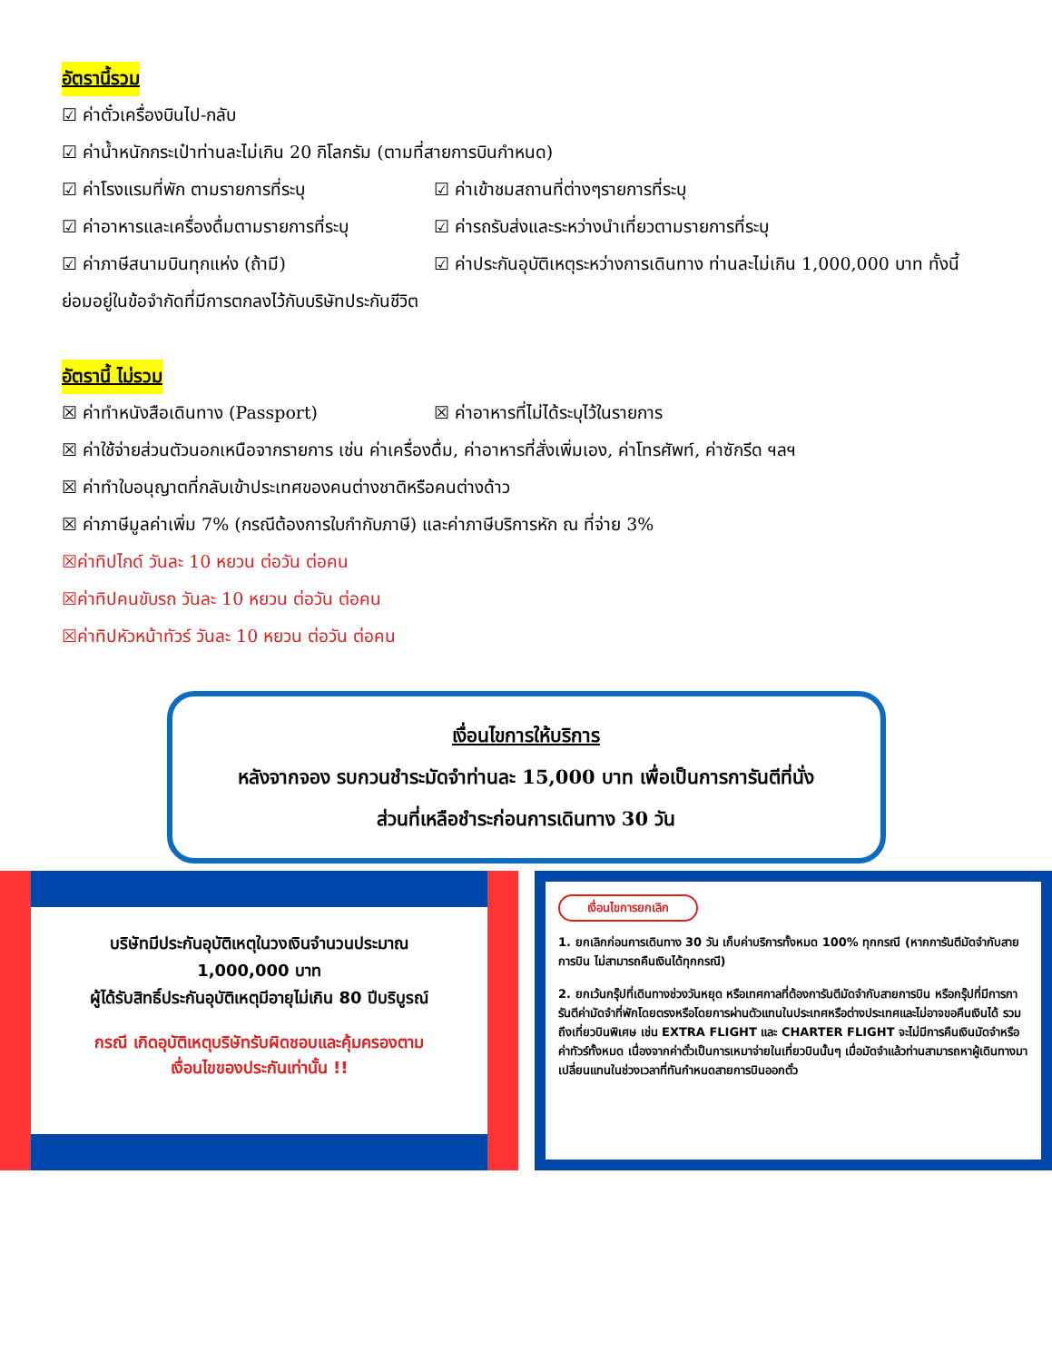อัตรานี้รวม
☑ ค่าตั๋วเครื่องบินไป-กลับ
☑ ค่าน้ำหนักกระเป๋าท่านละไม่เกิน 20 กิโลกรัม (ตามที่สายการบินกำหนด)
☑ ค่าโรงแรมที่พัก ตามรายการที่ระบุ ☑ ค่าเข้าชมสถานที่ต่างๆรายการที่ระบุ
☑ ค่าอาหารและเครื่องดื่มตามรายการที่ระบุ
☑ ค่ารถรับส่งและระหว่างนำเที่ยวตามรายการที่ระบุ
☑ ค่าภาษีสนามบินทุกแห่ง (ถ้ามี) ☑ ค่าประกันอุบัติเหตุระหว่างการเดินทาง ท่านละไม่เกิน 1,000,000 บาท ทั้งนี้
ย่อมอยู่ในข้อจำกัดที่มีการตกลงไว้กับบริษัทประกันชีวิต
อัตรานี้ ไม่รวม
☒ ค่าทำหนังสือเดินทาง (Passport) ☒ ค่าอาหารที่ไม่ได้ระบุไว้ในรายการ
☒ ค่าใช้จ่ายส่วนตัวนอกเหนือจากรายการ เช่น ค่าเครื่องดื่ม, ค่าอาหารที่สั่งเพิ่มเอง, ค่าโทรศัพท์, ค่าซักรีด ฯลฯ
☒ ค่าทำใบอนุญาตที่กลับเข้าประเทศของคนต่างชาติหรือคนต่างด้าว
☒ ค่าภาษีมูลค่าเพิ่ม 7% (กรณีต้องการใบกำกับภาษี) และค่าภาษีบริการหัก ณ ที่จ่าย 3%
☒ค่าทิปไกด์ วันละ 10 หยวน ต่อวัน ต่อคน
☒ค่าทิปคนขับรถ วันละ 10 หยวน ต่อวัน ต่อคน
☒ค่าทิปหัวหน้าทัวร์ วันละ 10 หยวน ต่อวัน ต่อคน
เงื่อนไขการให้บริการ
หลังจากจอง รบกวนชำระมัดจำท่านละ 15,000 บาท เพื่อเป็นการการันตีที่นั่ง
ส่วนที่เหลือชำระก่อนการเดินทาง 30 วัน
บริษัทมีประกันอุบัติเหตุในวงเงินจำนวนประมาณ
1,000,000 บาท
ผู้ได้รับสิทธิ์ประกันอุบัติเหตุมีอายุไม่เกิน 80 ปีบริบูรณ์
กรณี เกิดอุบัติเหตุบริษัทรับผิดชอบและคุ้มครองตาม
เงื่อนไขของประกันเท่านั้น !!
เงื่อนไขการยกเลิก
1. ยกเลิกก่อนการเดินทาง 30 วัน เก็บค่าบริการทั้งหมด 100% ทุกกรณี (หากการันตีมัดจำกับสายการบิน ไม่สามารถคืนเงินได้ทุกกรณี)
2. ยกเว้นกรุ๊ปที่เดินทางช่วงวันหยุด หรือเทศกาลที่ต้องการันตีมัดจำกับสายการบิน หรือกรุ๊ปที่มีการการันตีค่ามัดจำที่พักโดยตรงหรือโดยการผ่านตัวแทนในประเทศหรือต่างประเทศและไม่อาจขอคืนเงินได้ รวมถึงเที่ยวบินพิเศษ เช่น EXTRA FLIGHT และ CHARTER FLIGHT จะไม่มีการคืนเงินมัดจำหรือค่าทัวร์ทั้งหมด เนื่องจากค่าตั๋วเป็นการเหมาจ่ายในเที่ยวบินนั้นๆ เมื่อมัดจำแล้วท่านสามารถหาผู้เดินทางมาเปลี่ยนแทนในช่วงเวลาที่ทันกำหนดสายการบินออกตั๋ว